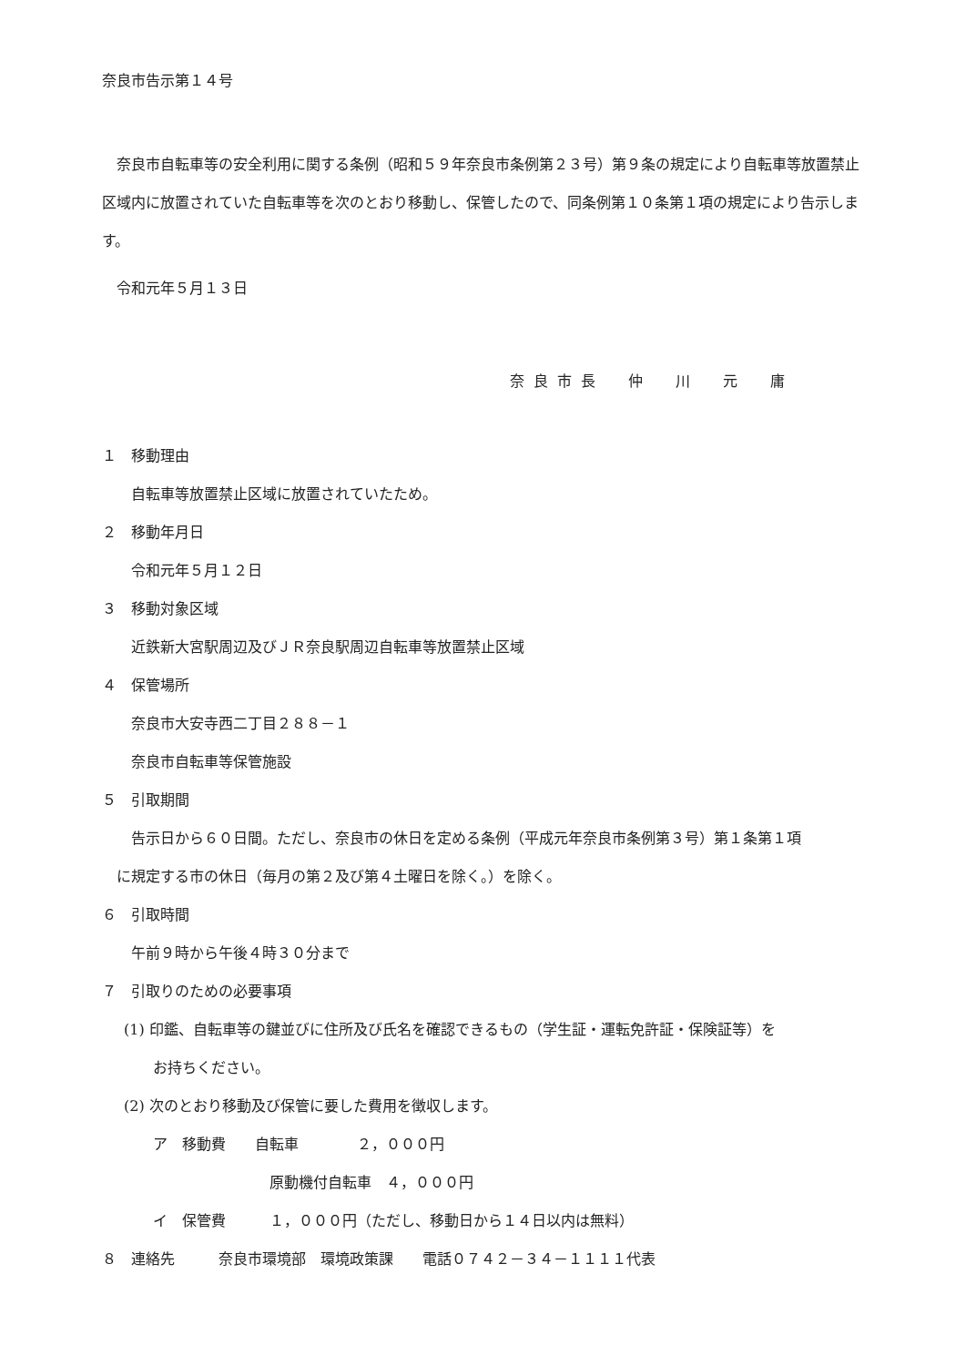奈良市告示第１４号
奈良市自転車等の安全利用に関する条例（昭和５９年奈良市条例第２３号）第９条の規定により自転車等放置禁止区域内に放置されていた自転車等を次のとおり移動し、保管したので、同条例第１０条第１項の規定により告示します。
令和元年５月１３日
奈良市長　仲　川　元　庸
１　移動理由
自転車等放置禁止区域に放置されていたため。
２　移動年月日
令和元年５月１２日
３　移動対象区域
近鉄新大宮駅周辺及びＪＲ奈良駅周辺自転車等放置禁止区域
４　保管場所
奈良市大安寺西二丁目２８８－１
奈良市自転車等保管施設
５　引取期間
告示日から６０日間。ただし、奈良市の休日を定める条例（平成元年奈良市条例第３号）第１条第１項
に規定する市の休日（毎月の第２及び第４土曜日を除く。）を除く。
６　引取時間
午前９時から午後４時３０分まで
７　引取りのための必要事項
(1) 印鑑、自転車等の鍵並びに住所及び氏名を確認できるもの（学生証・運転免許証・保険証等）を
お持ちください。
(2) 次のとおり移動及び保管に要した費用を徴収します。
ア　移動費　　自転車　　　　２，０００円
原動機付自転車　４，０００円
イ　保管費　　　１，０００円（ただし、移動日から１４日以内は無料）
８　連絡先　　　奈良市環境部　環境政策課　　電話０７４２－３４－１１１１代表